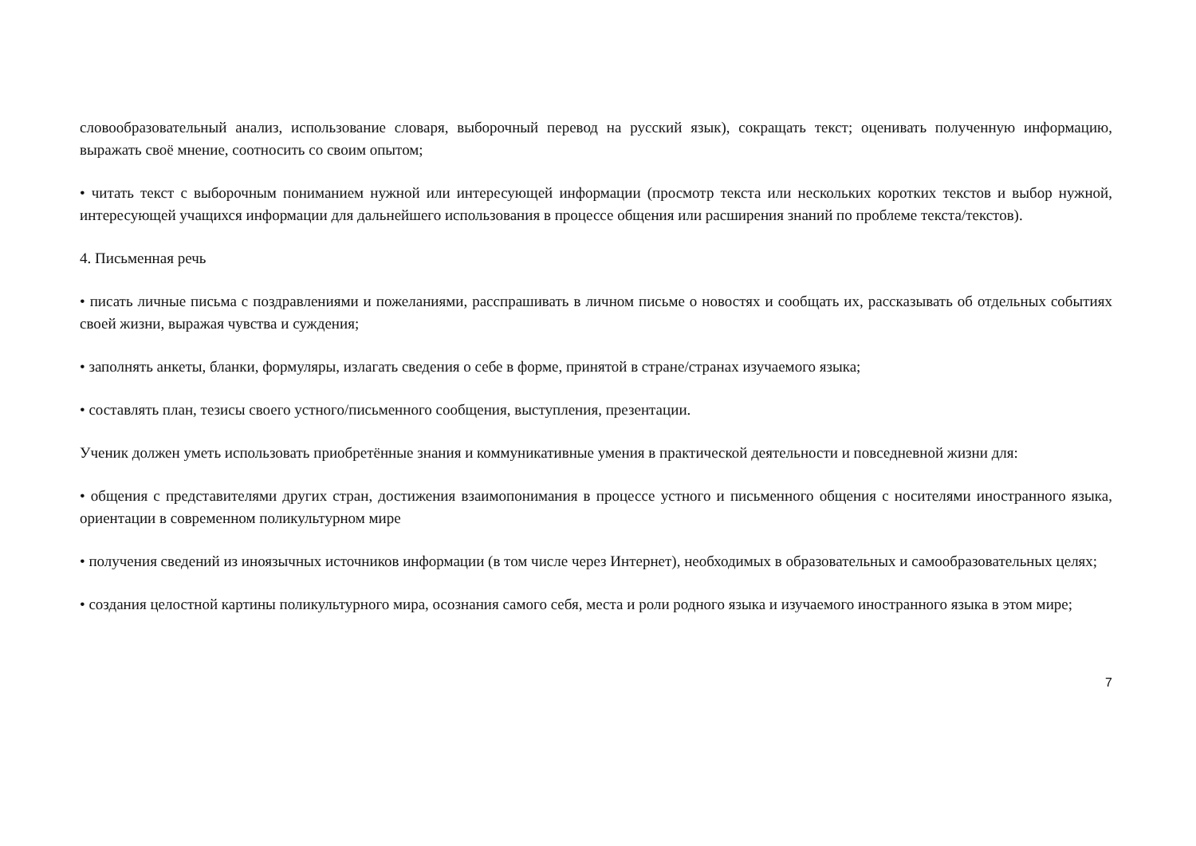словообразовательный анализ, использование словаря, выборочный перевод на русский язык), сокращать текст; оценивать полученную информацию, выражать своё мнение, соотносить со своим опытом;
• читать текст с выборочным пониманием нужной или интересующей информации (просмотр текста или нескольких коротких текстов и выбор нужной, интересующей учащихся информации для дальнейшего использования в процессе общения или расширения знаний по проблеме текста/текстов).
4. Письменная речь
• писать личные письма с поздравлениями и пожеланиями, расспрашивать в личном письме о новостях и сообщать их, рассказывать об отдельных событиях своей жизни, выражая чувства и суждения;
• заполнять анкеты, бланки, формуляры, излагать сведения о себе в форме, принятой в стране/странах изучаемого языка;
• составлять план, тезисы своего устного/письменного сообщения, выступления, презентации.
Ученик должен уметь использовать приобретённые знания и коммуникативные умения в практической деятельности и повседневной жизни для:
• общения с представителями других стран, достижения взаимопонимания в процессе устного и письменного общения с носителями иностранного языка, ориентации в современном поликультурном мире
• получения сведений из иноязычных источников информации (в том числе через Интернет), необходимых в образовательных и самообразовательных целях;
• создания целостной картины поликультурного мира, осознания самого себя, места и роли родного языка и изучаемого иностранного языка в этом мире;
7